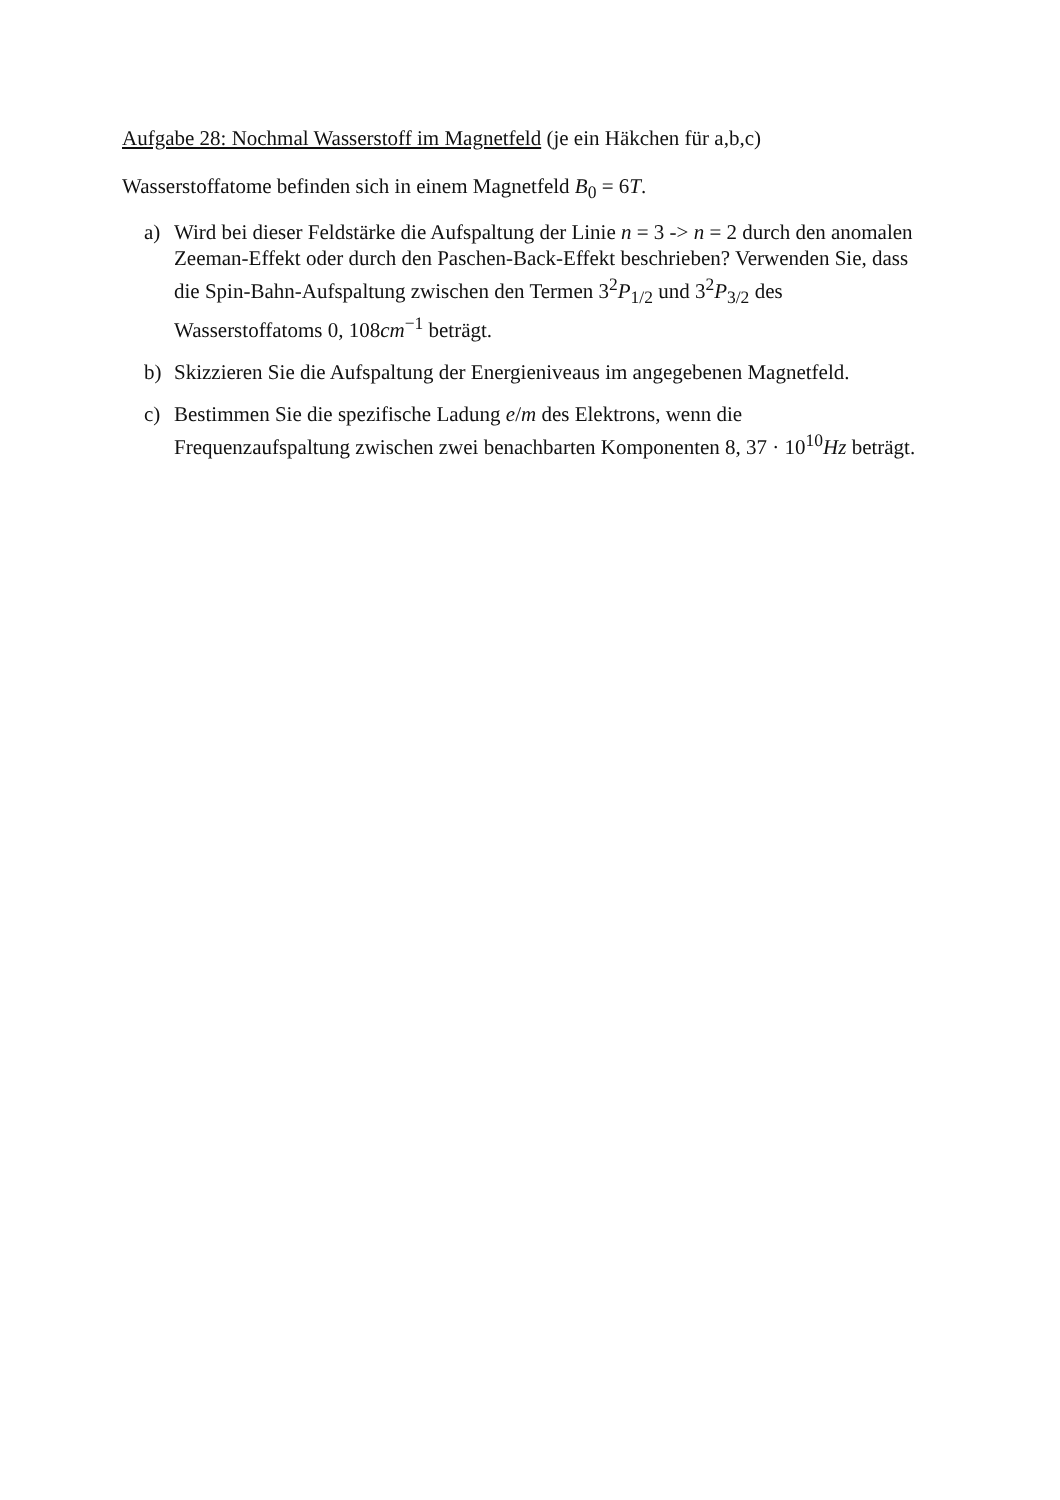Aufgabe 28: Nochmal Wasserstoff im Magnetfeld (je ein Häkchen für a,b,c)
Wasserstoffatome befinden sich in einem Magnetfeld B<sub>0</sub> = 6T.
a) Wird bei dieser Feldstärke die Aufspaltung der Linie n = 3 -> n = 2 durch den anomalen Zeeman-Effekt oder durch den Paschen-Back-Effekt beschrieben? Verwenden Sie, dass die Spin-Bahn-Aufspaltung zwischen den Termen 3<sup>2</sup>P<sub>1/2</sub> und 3<sup>2</sup>P<sub>3/2</sub> des Wasserstoffatoms 0, 108cm<sup>−1</sup> beträgt.
b) Skizzieren Sie die Aufspaltung der Energieniveaus im angegebenen Magnetfeld.
c) Bestimmen Sie die spezifische Ladung e/m des Elektrons, wenn die Frequenzaufspaltung zwischen zwei benachbarten Komponenten 8, 37 · 10<sup>10</sup>Hz beträgt.